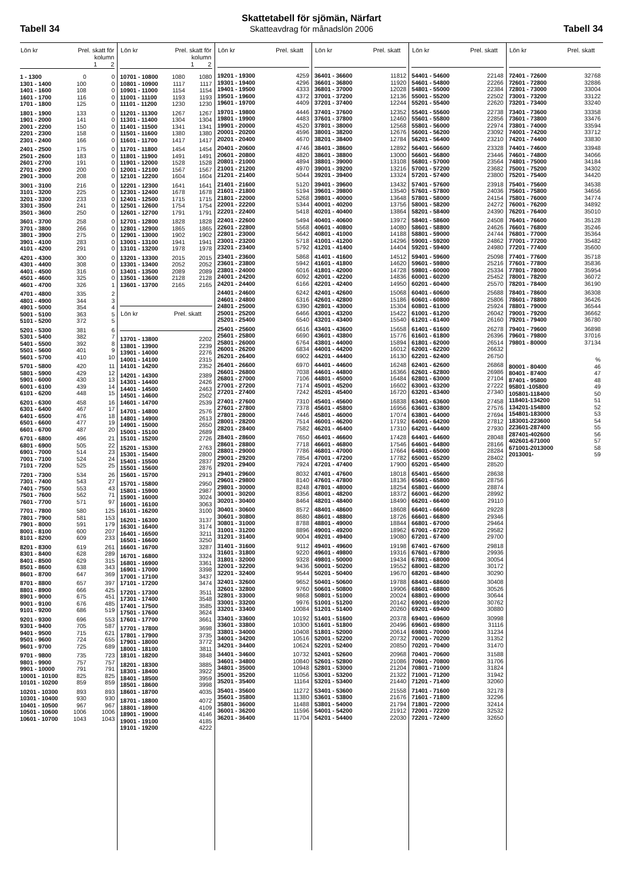Skattetabell för sjömän, Närfart
Tabell 34 Skatteavdrag för månadslön 2006 Tabell 34
| Lön kr | Prel. skatt för kolumn 1 2 | |
| --- | --- | --- |
| 1 - 1300 | 0 | 0 |
| 1301 - 1400 | 100 | 0 |
| 1401 - 1600 | 108 | 0 |
| 1601 - 1700 | 116 | 0 |
| 1701 - 1800 | 125 | 0 |
| 1801 - 1900 | 133 | 0 |
| 1901 - 2000 | 141 | 0 |
| 2001 - 2200 | 150 | 0 |
| 2201 - 2300 | 158 | 0 |
| 2301 - 2400 | 166 | 0 |
| 2401 - 2500 | 175 | 0 |
| 2501 - 2600 | 183 | 0 |
| 2601 - 2700 | 191 | 0 |
| 2701 - 2900 | 200 | 0 |
| 2901 - 3000 | 208 | 0 |
| 3001 - 3100 | 216 | 0 |
| 3101 - 3200 | 225 | 0 |
| 3201 - 3300 | 233 | 0 |
| 3301 - 3500 | 241 | 0 |
| 3501 - 3600 | 250 | 0 |
| 3601 - 3700 | 258 | 0 |
| 3701 - 3800 | 266 | 0 |
| 3801 - 3900 | 275 | 0 |
| 3901 - 4100 | 283 | 0 |
| 4101 - 4200 | 291 | 0 |
| 4201 - 4300 | 300 | 0 |
| 4301 - 4400 | 308 | 0 |
| 4401 - 4500 | 316 | 0 |
| 4501 - 4600 | 325 | 0 |
| 4601 - 4700 | 326 | 1 |
| 4701 - 4800 | 335 | 2 |
| 4801 - 4900 | 344 | 3 |
| 4901 - 5000 | 354 | 4 |
| 5001 - 5100 | 363 | 5 |
| 5101 - 5200 | 372 | 5 |
| 5201 - 5300 | 381 | 6 |
| 5301 - 5400 | 382 | 7 |
| 5401 - 5500 | 392 | 8 |
| 5501 - 5600 | 401 | 9 |
| 5601 - 5700 | 410 | 10 |
| 5701 - 5800 | 420 | 11 |
| 5801 - 5900 | 429 | 12 |
| 5901 - 6000 | 430 | 13 |
| 6001 - 6100 | 439 | 14 |
| 6101 - 6200 | 448 | 15 |
| 6201 - 6300 | 458 | 16 |
| 6301 - 6400 | 467 | 17 |
| 6401 - 6500 | 476 | 18 |
| 6501 - 6600 | 477 | 19 |
| 6601 - 6700 | 487 | 20 |
| 6701 - 6800 | 496 | 21 |
| 6801 - 6900 | 505 | 22 |
| 6901 - 7000 | 514 | 23 |
| 7001 - 7100 | 524 | 24 |
| 7101 - 7200 | 525 | 25 |
| 7201 - 7300 | 534 | 26 |
| 7301 - 7400 | 543 | 27 |
| 7401 - 7500 | 553 | 43 |
| 7501 - 7600 | 562 | 71 |
| 7601 - 7700 | 571 | 97 |
| 7701 - 7800 | 580 | 125 |
| 7801 - 7900 | 581 | 153 |
| 7901 - 8000 | 591 | 179 |
| 8001 - 8100 | 600 | 207 |
| 8101 - 8200 | 609 | 233 |
| 8201 - 8300 | 619 | 261 |
| 8301 - 8400 | 628 | 289 |
| 8401 - 8500 | 629 | 315 |
| 8501 - 8600 | 638 | 343 |
| 8601 - 8700 | 647 | 369 |
| 8701 - 8800 | 657 | 397 |
| 8801 - 8900 | 666 | 425 |
| 8901 - 9000 | 675 | 451 |
| 9001 - 9100 | 676 | 485 |
| 9101 - 9200 | 686 | 519 |
| 9201 - 9300 | 696 | 553 |
| 9301 - 9400 | 705 | 587 |
| 9401 - 9500 | 715 | 621 |
| 9501 - 9600 | 724 | 655 |
| 9601 - 9700 | 725 | 689 |
| 9701 - 9800 | 735 | 723 |
| 9801 - 9900 | 757 | 757 |
| 9901 - 10000 | 791 | 791 |
| 10001 - 10100 | 825 | 825 |
| 10101 - 10200 | 859 | 859 |
| 10201 - 10300 | 893 | 893 |
| 10301 - 10400 | 930 | 930 |
| 10401 - 10500 | 967 | 967 |
| 10501 - 10600 | 1006 | 1006 |
| 10601 - 10700 | 1043 | 1043 |
| Lön kr | Prel. skatt för kolumn 1 2 | |
| --- | --- | --- |
| 10701 - 10800 | 1080 | 1080 |
| 10801 - 10900 | 1117 | 1117 |
| 10901 - 11000 | 1154 | 1154 |
| 11001 - 11100 | 1193 | 1193 |
| 11101 - 11200 | 1230 | 1230 |
| 11201 - 11300 | 1267 | 1267 |
| 11301 - 11400 | 1304 | 1304 |
| 11401 - 11500 | 1341 | 1341 |
| 11501 - 11600 | 1380 | 1380 |
| 11601 - 11700 | 1417 | 1417 |
| 11701 - 11800 | 1454 | 1454 |
| 11801 - 11900 | 1491 | 1491 |
| 11901 - 12000 | 1528 | 1528 |
| 12001 - 12100 | 1567 | 1567 |
| 12101 - 12200 | 1604 | 1604 |
| 12201 - 12300 | 1641 | 1641 |
| 12301 - 12400 | 1678 | 1678 |
| 12401 - 12500 | 1715 | 1715 |
| 12501 - 12600 | 1754 | 1754 |
| 12601 - 12700 | 1791 | 1791 |
| 12701 - 12800 | 1828 | 1828 |
| 12801 - 12900 | 1865 | 1865 |
| 12901 - 13000 | 1902 | 1902 |
| 13001 - 13100 | 1941 | 1941 |
| 13101 - 13200 | 1978 | 1978 |
| 13201 - 13300 | 2015 | 2015 |
| 13301 - 13400 | 2052 | 2052 |
| 13401 - 13500 | 2089 | 2089 |
| 13501 - 13600 | 2128 | 2128 |
| 13601 - 13700 | 2165 | 2165 |
| Lön kr | Prel. skatt | |
| --- | --- | --- |
| 13701 - 13800 | | 2202 |
| 13801 - 13900 | | 2239 |
| 13901 - 14000 | | 2276 |
| 14001 - 14100 | | 2315 |
| 14101 - 14200 | | 2352 |
| 14201 - 14300 | | 2389 |
| 14301 - 14400 | | 2426 |
| 14401 - 14500 | | 2463 |
| 14501 - 14600 | | 2502 |
| 14601 - 14700 | | 2539 |
| 14701 - 14800 | | 2576 |
| 14801 - 14900 | | 2613 |
| 14901 - 15000 | | 2650 |
| 15001 - 15100 | | 2689 |
| 15101 - 15200 | | 2726 |
| 15201 - 15300 | | 2763 |
| 15301 - 15400 | | 2800 |
| 15401 - 15500 | | 2837 |
| 15501 - 15600 | | 2876 |
| 15601 - 15700 | | 2913 |
| 15701 - 15800 | | 2950 |
| 15801 - 15900 | | 2987 |
| 15901 - 16000 | | 3024 |
| 16001 - 16100 | | 3063 |
| 16101 - 16200 | | 3100 |
| 16201 - 16300 | | 3137 |
| 16301 - 16400 | | 3174 |
| 16401 - 16500 | | 3211 |
| 16501 - 16600 | | 3250 |
| 16601 - 16700 | | 3287 |
| 16701 - 16800 | | 3324 |
| 16801 - 16900 | | 3361 |
| 16901 - 17000 | | 3398 |
| 17001 - 17100 | | 3437 |
| 17101 - 17200 | | 3474 |
| 17201 - 17300 | | 3511 |
| 17301 - 17400 | | 3548 |
| 17401 - 17500 | | 3585 |
| 17501 - 17600 | | 3624 |
| 17601 - 17700 | | 3661 |
| 17701 - 17800 | | 3698 |
| 17801 - 17900 | | 3735 |
| 17901 - 18000 | | 3772 |
| 18001 - 18100 | | 3811 |
| 18101 - 18200 | | 3848 |
| 18201 - 18300 | | 3885 |
| 18301 - 18400 | | 3922 |
| 18401 - 18500 | | 3959 |
| 18501 - 18600 | | 3998 |
| 18601 - 18700 | | 4035 |
| 18701 - 18800 | | 4072 |
| 18801 - 18900 | | 4109 |
| 18901 - 19000 | | 4146 |
| 19001 - 19100 | | 4185 |
| 19101 - 19200 | | 4222 |
| Lön kr | Prel. skatt |
| --- | --- |
| 19201 - 19300 | 4259 |
| 19301 - 19400 | 4296 |
| 19401 - 19500 | 4333 |
| 19501 - 19600 | 4372 |
| 19601 - 19700 | 4409 |
| 19701 - 19800 | 4446 |
| 19801 - 19900 | 4483 |
| 19901 - 20000 | 4520 |
| 20001 - 20200 | 4596 |
| 20201 - 20400 | 4670 |
| 20401 - 20600 | 4746 |
| 20601 - 20800 | 4820 |
| 20801 - 21000 | 4894 |
| 21001 - 21200 | 4970 |
| 21201 - 21400 | 5044 |
| 21401 - 21600 | 5120 |
| 21601 - 21800 | 5194 |
| 21801 - 22000 | 5268 |
| 22001 - 22200 | 5344 |
| 22201 - 22400 | 5418 |
| 22401 - 22600 | 5494 |
| 22601 - 22800 | 5568 |
| 22801 - 23000 | 5642 |
| 23001 - 23200 | 5718 |
| 23201 - 23400 | 5792 |
| 23401 - 23600 | 5868 |
| 23601 - 23800 | 5942 |
| 23801 - 24000 | 6016 |
| 24001 - 24200 | 6092 |
| 24201 - 24400 | 6166 |
| 24401 - 24600 | 6242 |
| 24601 - 24800 | 6316 |
| 24801 - 25000 | 6390 |
| 25001 - 25200 | 6466 |
| 25201 - 25400 | 6540 |
| 25401 - 25600 | 6616 |
| 25601 - 25800 | 6690 |
| 25801 - 26000 | 6764 |
| 26001 - 26200 | 6834 |
| 26201 - 26400 | 6902 |
| 26401 - 26600 | 6970 |
| 26601 - 26800 | 7038 |
| 26801 - 27000 | 7106 |
| 27001 - 27200 | 7174 |
| 27201 - 27400 | 7242 |
| 27401 - 27600 | 7310 |
| 27601 - 27800 | 7378 |
| 27801 - 28000 | 7446 |
| 28001 - 28200 | 7514 |
| 28201 - 28400 | 7582 |
| 28401 - 28600 | 7650 |
| 28601 - 28800 | 7718 |
| 28801 - 29000 | 7786 |
| 29001 - 29200 | 7854 |
| 29201 - 29400 | 7924 |
| 29401 - 29600 | 8032 |
| 29601 - 29800 | 8140 |
| 29801 - 30000 | 8248 |
| 30001 - 30200 | 8356 |
| 30201 - 30400 | 8464 |
| 30401 - 30600 | 8572 |
| 30601 - 30800 | 8680 |
| 30801 - 31000 | 8788 |
| 31001 - 31200 | 8896 |
| 31201 - 31400 | 9004 |
| 31401 - 31600 | 9112 |
| 31601 - 31800 | 9220 |
| 31801 - 32000 | 9328 |
| 32001 - 32200 | 9436 |
| 32201 - 32400 | 9544 |
| 32401 - 32600 | 9652 |
| 32601 - 32800 | 9760 |
| 32801 - 33000 | 9868 |
| 33001 - 33200 | 9976 |
| 33201 - 33400 | 10084 |
| 33401 - 33600 | 10192 |
| 33601 - 33800 | 10300 |
| 33801 - 34000 | 10408 |
| 34001 - 34200 | 10516 |
| 34201 - 34400 | 10624 |
| 34401 - 34600 | 10732 |
| 34601 - 34800 | 10840 |
| 34801 - 35000 | 10948 |
| 35001 - 35200 | 11056 |
| 35201 - 35400 | 11164 |
| 35401 - 35600 | 11272 |
| 35601 - 35800 | 11380 |
| 35801 - 36000 | 11488 |
| 36001 - 36200 | 11596 |
| 36201 - 36400 | 11704 |
| Lön kr | Prel. skatt |
| --- | --- |
| 36401 - 36600 | 11812 |
| 36601 - 36800 | 11920 |
| 36801 - 37000 | 12028 |
| 37001 - 37200 | 12136 |
| 37201 - 37400 | 12244 |
| 37401 - 37600 | 12352 |
| 37601 - 37800 | 12460 |
| 37801 - 38000 | 12568 |
| 38001 - 38200 | 12676 |
| 38201 - 38400 | 12784 |
| 38401 - 38600 | 12892 |
| 38601 - 38800 | 13000 |
| 38801 - 39000 | 13108 |
| 39001 - 39200 | 13216 |
| 39201 - 39400 | 13324 |
| 39401 - 39600 | 13432 |
| 39601 - 39800 | 13540 |
| 39801 - 40000 | 13648 |
| 40001 - 40200 | 13756 |
| 40201 - 40400 | 13864 |
| 40401 - 40600 | 13972 |
| 40601 - 40800 | 14080 |
| 40801 - 41000 | 14188 |
| 41001 - 41200 | 14296 |
| 41201 - 41400 | 14404 |
| 41401 - 41600 | 14512 |
| 41601 - 41800 | 14620 |
| 41801 - 42000 | 14728 |
| 42001 - 42200 | 14836 |
| 42201 - 42400 | 14950 |
| 42401 - 42600 | 15068 |
| 42601 - 42800 | 15186 |
| 42801 - 43000 | 15304 |
| 43001 - 43200 | 15422 |
| 43201 - 43400 | 15540 |
| 43401 - 43600 | 15658 |
| 43601 - 43800 | 15776 |
| 43801 - 44000 | 15894 |
| 44001 - 44200 | 16012 |
| 44201 - 44400 | 16130 |
| 44401 - 44600 | 16248 |
| 44601 - 44800 | 16366 |
| 44801 - 45000 | 16484 |
| 45001 - 45200 | 16602 |
| 45201 - 45400 | 16720 |
| 45401 - 45600 | 16838 |
| 45601 - 45800 | 16956 |
| 45801 - 46000 | 17074 |
| 46001 - 46200 | 17192 |
| 46201 - 46400 | 17310 |
| 46401 - 46600 | 17428 |
| 46601 - 46800 | 17546 |
| 46801 - 47000 | 17664 |
| 47001 - 47200 | 17782 |
| 47201 - 47400 | 17900 |
| 47401 - 47600 | 18018 |
| 47601 - 47800 | 18136 |
| 47801 - 48000 | 18254 |
| 48001 - 48200 | 18372 |
| 48201 - 48400 | 18490 |
| 48401 - 48600 | 18608 |
| 48601 - 48800 | 18726 |
| 48801 - 49000 | 18844 |
| 49001 - 49200 | 18962 |
| 49201 - 49400 | 19080 |
| 49401 - 49600 | 19198 |
| 49601 - 49800 | 19316 |
| 49801 - 50000 | 19434 |
| 50001 - 50200 | 19552 |
| 50201 - 50400 | 19670 |
| 50401 - 50600 | 19788 |
| 50601 - 50800 | 19906 |
| 50801 - 51000 | 20024 |
| 51001 - 51200 | 20142 |
| 51201 - 51400 | 20260 |
| 51401 - 51600 | 20378 |
| 51601 - 51800 | 20496 |
| 51801 - 52000 | 20614 |
| 52001 - 52200 | 20732 |
| 52201 - 52400 | 20850 |
| 52401 - 52600 | 20968 |
| 52601 - 52800 | 21086 |
| 52801 - 53000 | 21204 |
| 53001 - 53200 | 21322 |
| 53201 - 53400 | 21440 |
| 53401 - 53600 | 21558 |
| 53601 - 53800 | 21676 |
| 53801 - 54000 | 21794 |
| 54001 - 54200 | 21912 |
| 54201 - 54400 | 22030 |
| Lön kr | Prel. skatt |
| --- | --- |
| 54401 - 54600 | 22148 |
| 54601 - 54800 | 22266 |
| 54801 - 55000 | 22384 |
| 55001 - 55200 | 22502 |
| 55201 - 55400 | 22620 |
| 55401 - 55600 | 22738 |
| 55601 - 55800 | 22856 |
| 55801 - 56000 | 22974 |
| 56001 - 56200 | 23092 |
| 56201 - 56400 | 23210 |
| 56401 - 56600 | 23328 |
| 56601 - 56800 | 23446 |
| 56801 - 57000 | 23564 |
| 57001 - 57200 | 23682 |
| 57201 - 57400 | 23800 |
| 57401 - 57600 | 23918 |
| 57601 - 57800 | 24036 |
| 57801 - 58000 | 24154 |
| 58001 - 58200 | 24272 |
| 58201 - 58400 | 24390 |
| 58401 - 58600 | 24508 |
| 58601 - 58800 | 24626 |
| 58801 - 59000 | 24744 |
| 59001 - 59200 | 24862 |
| 59201 - 59400 | 24980 |
| 59401 - 59600 | 25098 |
| 59601 - 59800 | 25216 |
| 59801 - 60000 | 25334 |
| 60001 - 60200 | 25452 |
| 60201 - 60400 | 25570 |
| 60401 - 60600 | 25688 |
| 60601 - 60800 | 25806 |
| 60801 - 61000 | 25924 |
| 61001 - 61200 | 26042 |
| 61201 - 61400 | 26160 |
| 61401 - 61600 | 26278 |
| 61601 - 61800 | 26396 |
| 61801 - 62000 | 26514 |
| 62001 - 62200 | 26632 |
| 62201 - 62400 | 26750 |
| 62401 - 62600 | 26868 |
| 62601 - 62800 | 26986 |
| 62801 - 63000 | 27104 |
| 63001 - 63200 | 27222 |
| 63201 - 63400 | 27340 |
| 63401 - 63600 | 27458 |
| 63601 - 63800 | 27576 |
| 63801 - 64000 | 27694 |
| 64001 - 64200 | 27812 |
| 64201 - 64400 | 27930 |
| 64401 - 64600 | 28048 |
| 64601 - 64800 | 28166 |
| 64801 - 65000 | 28284 |
| 65001 - 65200 | 28402 |
| 65201 - 65400 | 28520 |
| 65401 - 65600 | 28638 |
| 65601 - 65800 | 28756 |
| 65801 - 66000 | 28874 |
| 66001 - 66200 | 28992 |
| 66201 - 66400 | 29110 |
| 66401 - 66600 | 29228 |
| 66601 - 66800 | 29346 |
| 66801 - 67000 | 29464 |
| 67001 - 67200 | 29582 |
| 67201 - 67400 | 29700 |
| 67401 - 67600 | 29818 |
| 67601 - 67800 | 29936 |
| 67801 - 68000 | 30054 |
| 68001 - 68200 | 30172 |
| 68201 - 68400 | 30290 |
| 68401 - 68600 | 30408 |
| 68601 - 68800 | 30526 |
| 68801 - 69000 | 30644 |
| 69001 - 69200 | 30762 |
| 69201 - 69400 | 30880 |
| 69401 - 69600 | 30998 |
| 69601 - 69800 | 31116 |
| 69801 - 70000 | 31234 |
| 70001 - 70200 | 31352 |
| 70201 - 70400 | 31470 |
| 70401 - 70600 | 31588 |
| 70601 - 70800 | 31706 |
| 70801 - 71000 | 31824 |
| 71001 - 71200 | 31942 |
| 71201 - 71400 | 32060 |
| 71401 - 71600 | 32178 |
| 71601 - 71800 | 32296 |
| 71801 - 72000 | 32414 |
| 72001 - 72200 | 32532 |
| 72201 - 72400 | 32650 |
| Lön kr | Prel. skatt |
| --- | --- |
| 72401 - 72600 | 32768 |
| 72601 - 72800 | 32886 |
| 72801 - 73000 | 33004 |
| 73001 - 73200 | 33122 |
| 73201 - 73400 | 33240 |
| 73401 - 73600 | 33358 |
| 73601 - 73800 | 33476 |
| 73801 - 74000 | 33594 |
| 74001 - 74200 | 33712 |
| 74201 - 74400 | 33830 |
| 74401 - 74600 | 33948 |
| 74601 - 74800 | 34066 |
| 74801 - 75000 | 34184 |
| 75001 - 75200 | 34302 |
| 75201 - 75400 | 34420 |
| 75401 - 75600 | 34538 |
| 75601 - 75800 | 34656 |
| 75801 - 76000 | 34774 |
| 76001 - 76200 | 34892 |
| 76201 - 76400 | 35010 |
| 76401 - 76600 | 35128 |
| 76601 - 76800 | 35246 |
| 76801 - 77000 | 35364 |
| 77001 - 77200 | 35482 |
| 77201 - 77400 | 35600 |
| 77401 - 77600 | 35718 |
| 77601 - 77800 | 35836 |
| 77801 - 78000 | 35954 |
| 78001 - 78200 | 36072 |
| 78201 - 78400 | 36190 |
| 78401 - 78600 | 36308 |
| 78601 - 78800 | 36426 |
| 78801 - 79000 | 36544 |
| 79001 - 79200 | 36662 |
| 79201 - 79400 | 36780 |
| 79401 - 79600 | 36898 |
| 79601 - 79800 | 37016 |
| 79801 - 80000 | 37134 |
| | % |
| 80001 - 80400 | 46 |
| 80401 - 87400 | 47 |
| 87401 - 95800 | 48 |
| 95801 -105800 | 49 |
| 105801-118400 | 50 |
| 118401-134200 | 51 |
| 134201-154800 | 52 |
| 154801-183000 | 53 |
| 183001-223600 | 54 |
| 223601-287400 | 55 |
| 287401-402600 | 56 |
| 402601-671000 | 57 |
| 671001-2013000 | 58 |
| 2013001- | 59 |